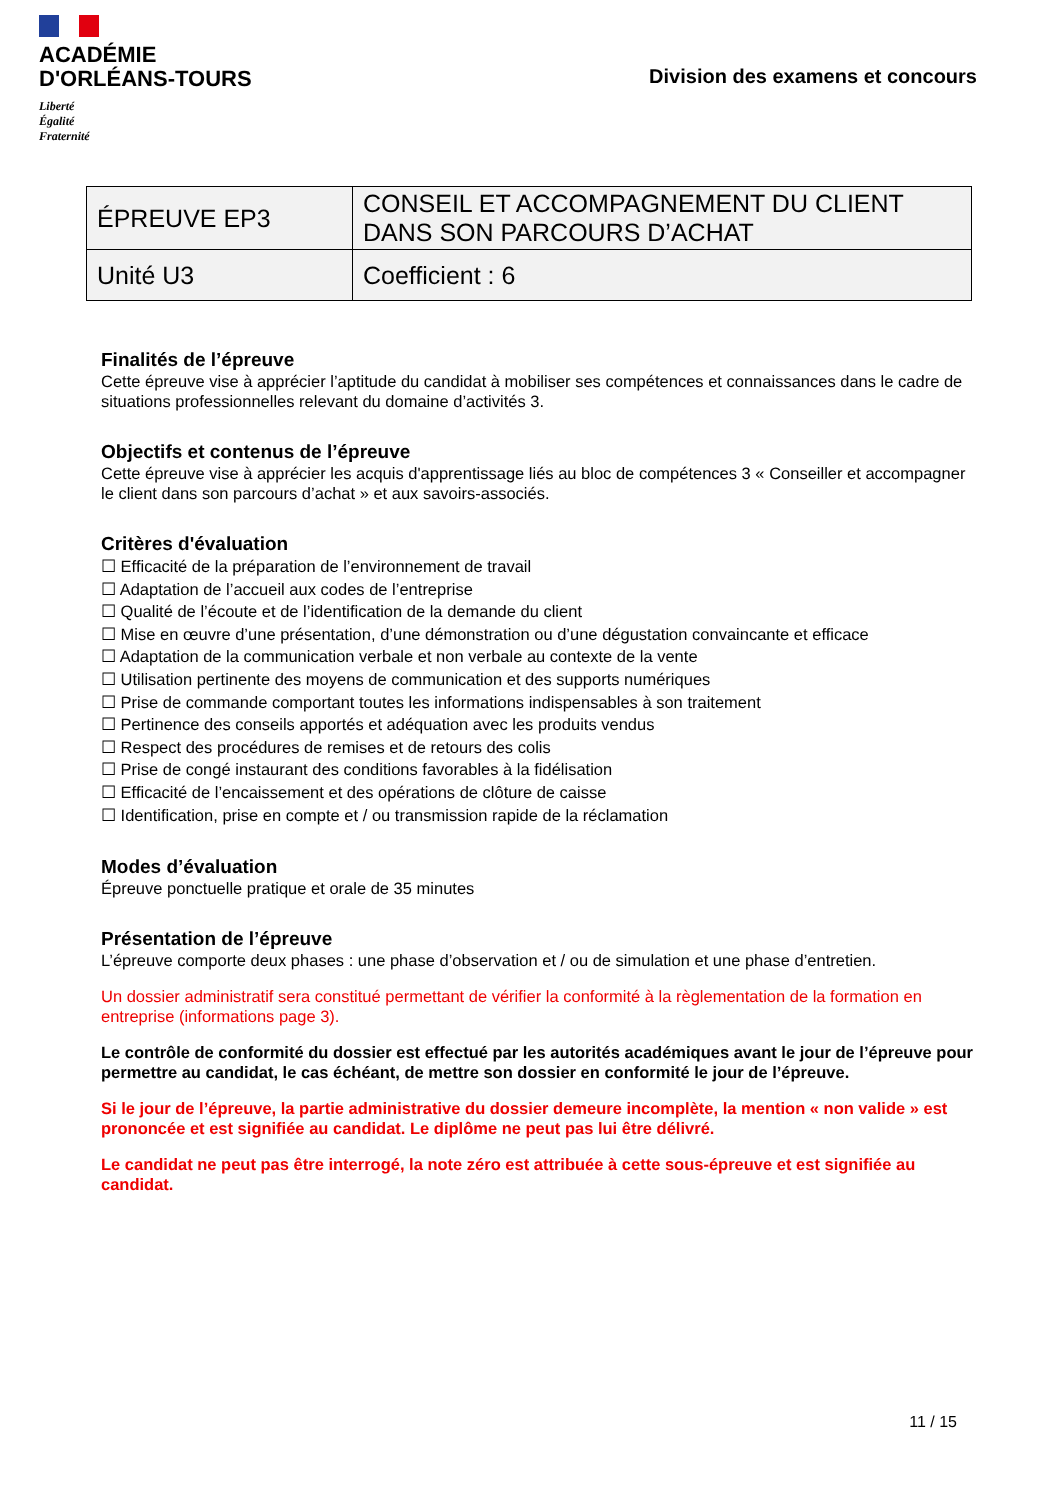ACADÉMIE
D'ORLÉANS-TOURS
Liberté
Égalité
Fraternité
Division des examens et concours
| ÉPREUVE EP3 | CONSEIL ET ACCOMPAGNEMENT DU CLIENT DANS SON PARCOURS D’ACHAT |
| Unité U3 | Coefficient : 6 |
Finalités de l’épreuve
Cette épreuve vise à apprécier l’aptitude du candidat à mobiliser ses compétences et connaissances dans le cadre de situations professionnelles relevant du domaine d’activités 3.
Objectifs et contenus de l’épreuve
Cette épreuve vise à apprécier les acquis d'apprentissage liés au bloc de compétences 3 « Conseiller et accompagner le client dans son parcours d’achat » et aux savoirs-associés.
Critères d'évaluation
☐ Efficacité de la préparation de l’environnement de travail
☐ Adaptation de l’accueil aux codes de l’entreprise
☐ Qualité de l’écoute et de l’identification de la demande du client
☐ Mise en œuvre d’une présentation, d’une démonstration ou d’une dégustation convaincante et efficace
☐ Adaptation de la communication verbale et non verbale au contexte de la vente
☐ Utilisation pertinente des moyens de communication et des supports numériques
☐ Prise de commande comportant toutes les informations indispensables à son traitement
☐ Pertinence des conseils apportés et adéquation avec les produits vendus
☐ Respect des procédures de remises et de retours des colis
☐ Prise de congé instaurant des conditions favorables à la fidélisation
☐ Efficacité de l’encaissement et des opérations de clôture de caisse
☐ Identification, prise en compte et / ou transmission rapide de la réclamation
Modes d’évaluation
Épreuve ponctuelle pratique et orale de 35 minutes
Présentation de l’épreuve
L’épreuve comporte deux phases : une phase d’observation et / ou de simulation et une phase d’entretien.
Un dossier administratif sera constitué permettant de vérifier la conformité à la règlementation de la formation en entreprise (informations page 3).
Le contrôle de conformité du dossier est effectué par les autorités académiques avant le jour de l’épreuve pour permettre au candidat, le cas échéant, de mettre son dossier en conformité le jour de l’épreuve.
Si le jour de l’épreuve, la partie administrative du dossier demeure incomplète, la mention « non valide » est prononcée et est signifiée au candidat. Le diplôme ne peut pas lui être délivré.
Le candidat ne peut pas être interrogé, la note zéro est attribuée à cette sous-épreuve et est signifiée au candidat.
11 / 15